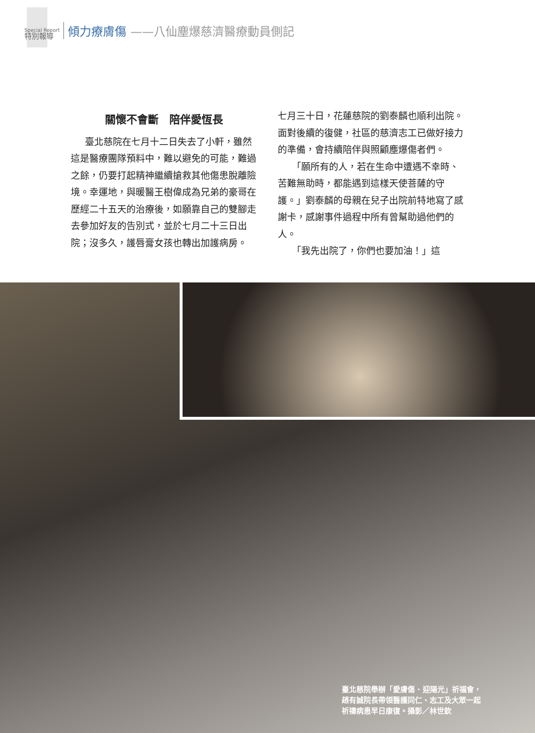Special Report
特別報導
傾力療膚傷
——八仙塵爆慈濟醫療動員側記
關懷不會斷　陪伴愛恆長
臺北慈院在七月十二日失去了小軒，雖然這是醫療團隊預料中，難以避免的可能，難過之餘，仍要打起精神繼續搶救其他傷患脫離險境。幸運地，與暖醫王樹偉成為兄弟的豪哥在歷經二十五天的治療後，如願靠自己的雙腳走去參加好友的告別式，並於七月二十三日出院；沒多久，護唇膏女孩也轉出加護病房。
七月三十日，花蓮慈院的劉泰麟也順利出院。面對後續的復健，社區的慈濟志工已做好接力的準備，會持續陪伴與照顧塵爆傷者們。
「願所有的人，若在生命中遭遇不幸時、苦難無助時，都能遇到這樣天使菩薩的守護。」劉泰麟的母親在兒子出院前特地寫了感謝卡，感謝事件過程中所有曾幫助過他們的人。
「我先出院了，你們也要加油！」這
臺北慈院舉辦「愛膚傷 ‧ 迎陽光」祈福會，
趙有誠院長帶領醫護同仁、志工及大眾一起
祈禱病患早日康復。攝影／林世欽